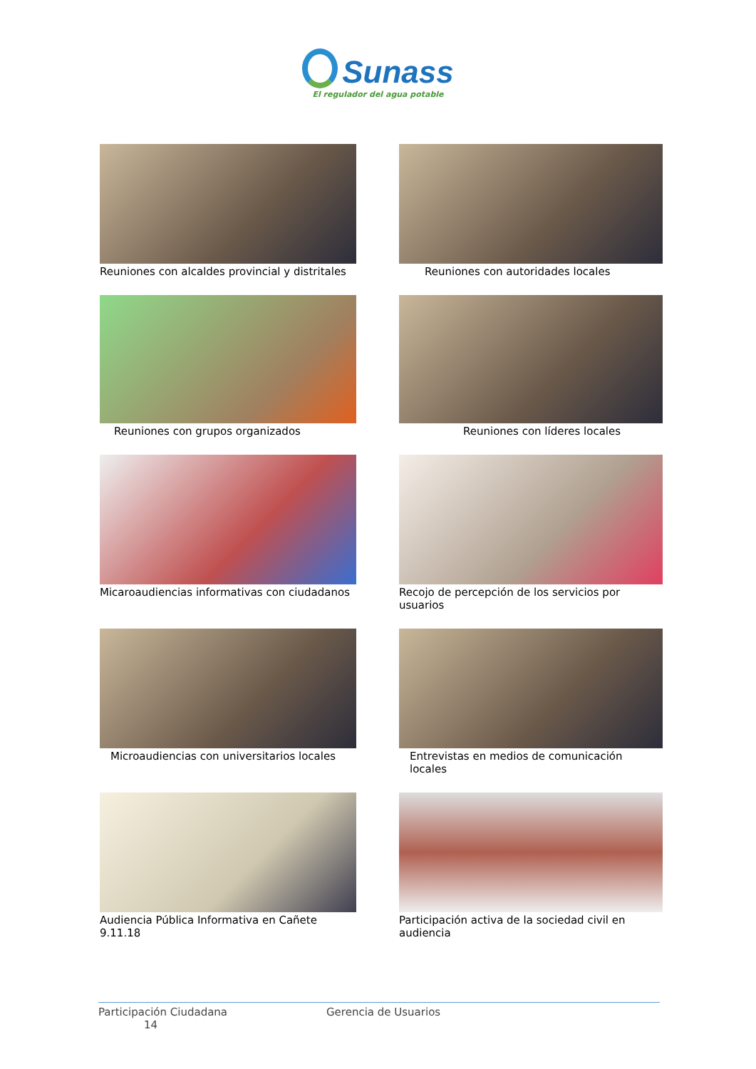Sunass
El regulador del agua potable
Reuniones con alcaldes provincial y distritales
Reuniones con autoridades locales
Reuniones con grupos organizados
Reuniones con líderes locales
Micaroaudiencias informativas con ciudadanos
Recojo de percepción de los servicios por usuarios
Microaudiencias con universitarios locales
Entrevistas en medios de comunicación locales
Audiencia Pública Informativa en Cañete 9.11.18
Participación activa de la sociedad civil en audiencia
Participación Ciudadana
14
Gerencia de Usuarios